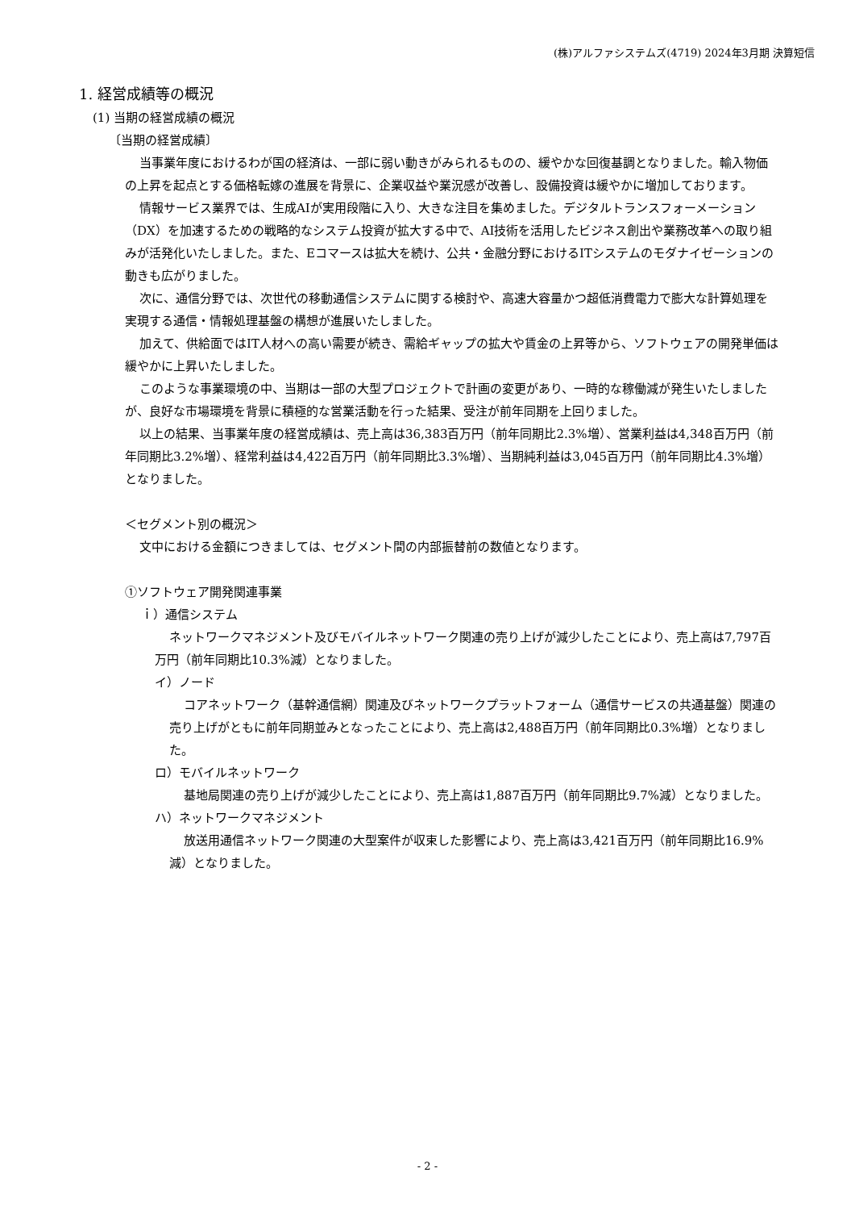(株)アルファシステムズ(4719) 2024年3月期 決算短信
1. 経営成績等の概況
(1) 当期の経営成績の概況
〔当期の経営成績〕
当事業年度におけるわが国の経済は、一部に弱い動きがみられるものの、緩やかな回復基調となりました。輸入物価の上昇を起点とする価格転嫁の進展を背景に、企業収益や業況感が改善し、設備投資は緩やかに増加しております。
情報サービス業界では、生成AIが実用段階に入り、大きな注目を集めました。デジタルトランスフォーメーション（DX）を加速するための戦略的なシステム投資が拡大する中で、AI技術を活用したビジネス創出や業務改革への取り組みが活発化いたしました。また、Eコマースは拡大を続け、公共・金融分野におけるITシステムのモダナイゼーションの動きも広がりました。
次に、通信分野では、次世代の移動通信システムに関する検討や、高速大容量かつ超低消費電力で膨大な計算処理を実現する通信・情報処理基盤の構想が進展いたしました。
加えて、供給面ではIT人材への高い需要が続き、需給ギャップの拡大や賃金の上昇等から、ソフトウェアの開発単価は緩やかに上昇いたしました。
このような事業環境の中、当期は一部の大型プロジェクトで計画の変更があり、一時的な稼働減が発生いたしましたが、良好な市場環境を背景に積極的な営業活動を行った結果、受注が前年同期を上回りました。
以上の結果、当事業年度の経営成績は、売上高は36,383百万円（前年同期比2.3%増）、営業利益は4,348百万円（前年同期比3.2%増）、経常利益は4,422百万円（前年同期比3.3%増）、当期純利益は3,045百万円（前年同期比4.3%増）となりました。
＜セグメント別の概況＞
文中における金額につきましては、セグメント間の内部振替前の数値となります。
①ソフトウェア開発関連事業
ｉ）通信システム
ネットワークマネジメント及びモバイルネットワーク関連の売り上げが減少したことにより、売上高は7,797百万円（前年同期比10.3%減）となりました。
イ）ノード
コアネットワーク（基幹通信網）関連及びネットワークプラットフォーム（通信サービスの共通基盤）関連の売り上げがともに前年同期並みとなったことにより、売上高は2,488百万円（前年同期比0.3%増）となりました。
ロ）モバイルネットワーク
基地局関連の売り上げが減少したことにより、売上高は1,887百万円（前年同期比9.7%減）となりました。
ハ）ネットワークマネジメント
放送用通信ネットワーク関連の大型案件が収束した影響により、売上高は3,421百万円（前年同期比16.9%減）となりました。
- 2 -